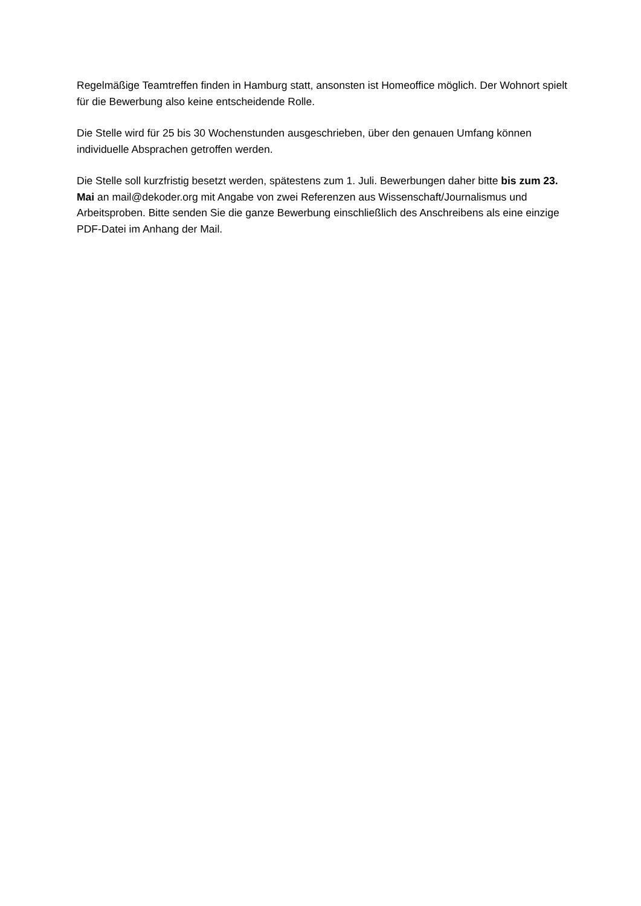Regelmäßige Teamtreffen finden in Hamburg statt, ansonsten ist Homeoffice möglich. Der Wohnort spielt für die Bewerbung also keine entscheidende Rolle.
Die Stelle wird für 25 bis 30 Wochenstunden ausgeschrieben, über den genauen Umfang können individuelle Absprachen getroffen werden.
Die Stelle soll kurzfristig besetzt werden, spätestens zum 1. Juli. Bewerbungen daher bitte bis zum 23. Mai an mail@dekoder.org mit Angabe von zwei Referenzen aus Wissenschaft/Journalismus und Arbeitsproben. Bitte senden Sie die ganze Bewerbung einschließlich des Anschreibens als eine einzige PDF-Datei im Anhang der Mail.